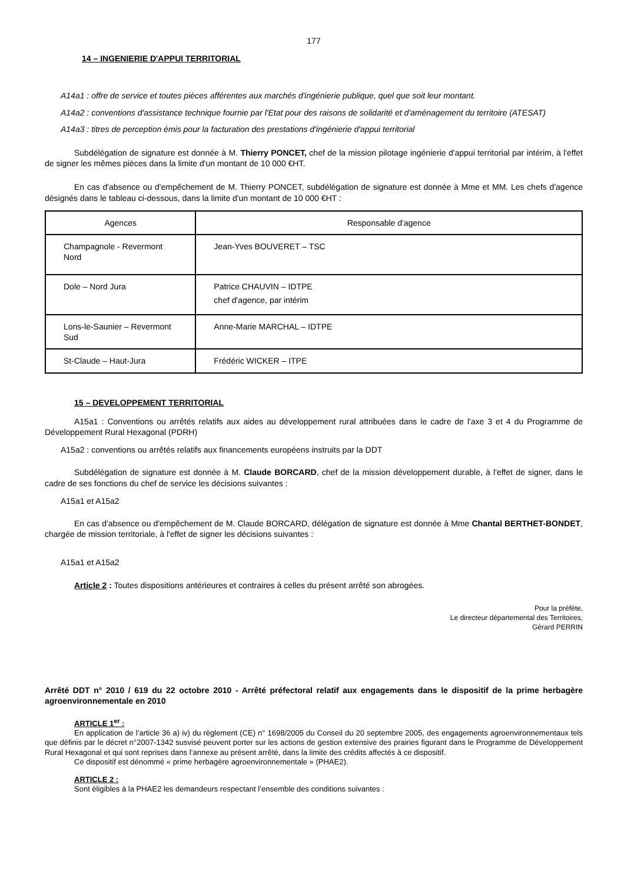177
14 – INGENIERIE D'APPUI TERRITORIAL
A14a1 : offre de service et toutes pièces afférentes aux marchés d'ingénierie publique, quel que soit leur montant.
A14a2 : conventions d'assistance technique fournie par l'Etat pour des raisons de solidarité et d'aménagement du territoire (ATESAT)
A14a3 : titres de perception émis pour la facturation des prestations d'ingénierie d'appui territorial
Subdélégation de signature est donnée à M. Thierry PONCET, chef de la mission pilotage ingénierie d'appui territorial par intérim, à l'effet de signer les mêmes pièces dans la limite d'un montant de 10 000 €HT.
En cas d'absence ou d'empêchement de M. Thierry PONCET, subdélégation de signature est donnée à Mme et MM. Les chefs d'agence désignés dans le tableau ci-dessous, dans la limite d'un montant de 10 000 €HT :
| Agences | Responsable d'agence |
| --- | --- |
| Champagnole - Revermont Nord | Jean-Yves BOUVERET – TSC |
| Dole – Nord Jura | Patrice CHAUVIN – IDTPE chef d'agence, par intérim |
| Lons-le-Saunier – Revermont Sud | Anne-Marie MARCHAL – IDTPE |
| St-Claude – Haut-Jura | Frédéric WICKER – ITPE |
15 – DEVELOPPEMENT TERRITORIAL
A15a1 : Conventions ou arrêtés relatifs aux aides au développement rural attribuées dans le cadre de l'axe 3 et 4 du Programme de Développement Rural Hexagonal (PDRH)
A15a2 : conventions ou arrêtés relatifs aux financements européens instruits par la DDT
Subdélégation de signature est donnée à M. Claude BORCARD, chef de la mission développement durable, à l'effet de signer, dans le cadre de ses fonctions du chef de service les décisions suivantes :
A15a1 et A15a2
En cas d'absence ou d'empêchement de M. Claude BORCARD, délégation de signature est donnée à Mme Chantal BERTHET-BONDET, chargée de mission territoriale, à l'effet de signer les décisions suivantes :
A15a1 et A15a2
Article 2 : Toutes dispositions antérieures et contraires à celles du présent arrêté son abrogées.
Pour la préfète,
Le directeur départemental des Territoires,
Gérard PERRIN
Arrêté DDT n° 2010 / 619 du 22 octobre 2010 - Arrêté préfectoral relatif aux engagements dans le dispositif de la prime herbagère agroenvironnementale en 2010
ARTICLE 1<sup>er</sup> :
En application de l’article 36 a) iv) du règlement (CE) n° 1698/2005 du Conseil du 20 septembre 2005, des engagements agroenvironnementaux tels que définis par le décret n°2007-1342 susvisé peuvent porter sur les actions de gestion extensive des prairies figurant dans le Programme de Développement Rural Hexagonal et qui sont reprises dans l’annexe au présent arrêté, dans la limite des crédits affectés à ce dispositif.
Ce dispositif est dénommé « prime herbagère agroenvironnementale » (PHAE2).
ARTICLE 2 :
Sont éligibles à la PHAE2 les demandeurs respectant l’ensemble des conditions suivantes :